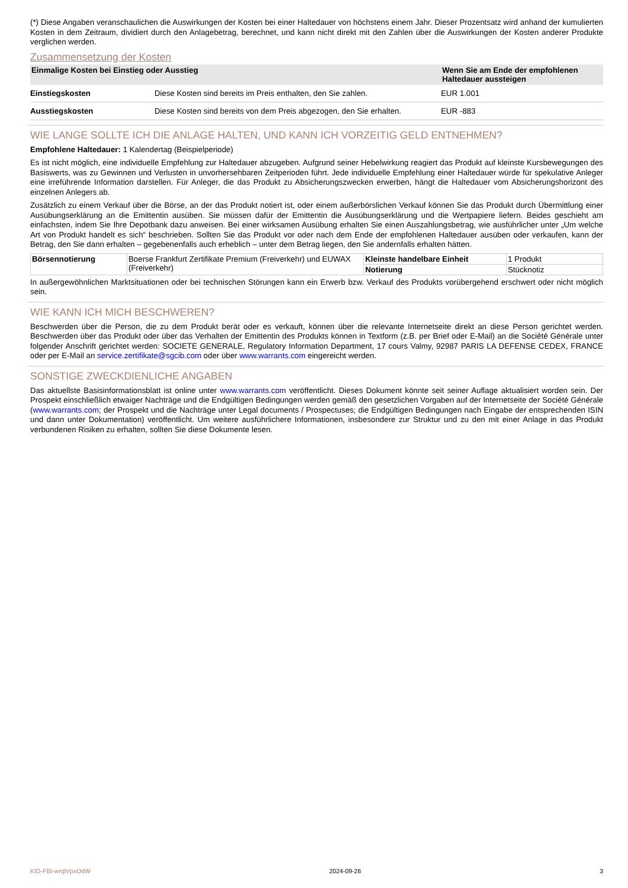(*) Diese Angaben veranschaulichen die Auswirkungen der Kosten bei einer Haltedauer von höchstens einem Jahr. Dieser Prozentsatz wird anhand der kumulierten Kosten in dem Zeitraum, dividiert durch den Anlagebetrag, berechnet, und kann nicht direkt mit den Zahlen über die Auswirkungen der Kosten anderer Produkte verglichen werden.
Zusammensetzung der Kosten
| Einmalige Kosten bei Einstieg oder Ausstieg | | Wenn Sie am Ende der empfohlenen Haltedauer aussteigen |
| --- | --- | --- |
| Einstiegskosten | Diese Kosten sind bereits im Preis enthalten, den Sie zahlen. | EUR 1.001 |
| Ausstiegskosten | Diese Kosten sind bereits von dem Preis abgezogen, den Sie erhalten. | EUR -883 |
WIE LANGE SOLLTE ICH DIE ANLAGE HALTEN, UND KANN ICH VORZEITIG GELD ENTNEHMEN?
Empfohlene Haltedauer: 1 Kalendertag (Beispielperiode)
Es ist nicht möglich, eine individuelle Empfehlung zur Haltedauer abzugeben. Aufgrund seiner Hebelwirkung reagiert das Produkt auf kleinste Kursbewegungen des Basiswerts, was zu Gewinnen und Verlusten in unvorhersehbaren Zeitperioden führt. Jede individuelle Empfehlung einer Haltedauer würde für spekulative Anleger eine irreführende Information darstellen. Für Anleger, die das Produkt zu Absicherungszwecken erwerben, hängt die Haltedauer vom Absicherungshorizont des einzelnen Anlegers ab.
Zusätzlich zu einem Verkauf über die Börse, an der das Produkt notiert ist, oder einem außerbörslichen Verkauf können Sie das Produkt durch Übermittlung einer Ausübungserklärung an die Emittentin ausüben. Sie müssen dafür der Emittentin die Ausübungserklärung und die Wertpapiere liefern. Beides geschieht am einfachsten, indem Sie Ihre Depotbank dazu anweisen. Bei einer wirksamen Ausübung erhalten Sie einen Auszahlungsbetrag, wie ausführlicher unter „Um welche Art von Produkt handelt es sich“ beschrieben. Sollten Sie das Produkt vor oder nach dem Ende der empfohlenen Haltedauer ausüben oder verkaufen, kann der Betrag, den Sie dann erhalten – gegebenenfalls auch erheblich – unter dem Betrag liegen, den Sie andernfalls erhalten hätten.
| Börsennotierung | Boerse Frankfurt Zertifikate Premium (Freiverkehr) und EUWAX (Freiverkehr) | Kleinste handelbare Einheit | 1 Produkt |
| | | Notierung | Stücknotiz |
In außergewöhnlichen Marktsituationen oder bei technischen Störungen kann ein Erwerb bzw. Verkauf des Produkts vorübergehend erschwert oder nicht möglich sein.
WIE KANN ICH MICH BESCHWEREN?
Beschwerden über die Person, die zu dem Produkt berät oder es verkauft, können über die relevante Internetseite direkt an diese Person gerichtet werden. Beschwerden über das Produkt oder über das Verhalten der Emittentin des Produkts können in Textform (z.B. per Brief oder E-Mail) an die Société Générale unter folgender Anschrift gerichtet werden: SOCIETE GENERALE, Regulatory Information Department, 17 cours Valmy, 92987 PARIS LA DEFENSE CEDEX, FRANCE oder per E-Mail an service.zertifikate@sgcib.com oder über www.warrants.com eingereicht werden.
SONSTIGE ZWECKDIENLICHE ANGABEN
Das aktuellste Basisinformationsblatt ist online unter www.warrants.com veröffentlicht. Dieses Dokument könnte seit seiner Auflage aktualisiert worden sein. Der Prospekt einschließlich etwaiger Nachträge und die Endgültigen Bedingungen werden gemäß den gesetzlichen Vorgaben auf der Internetseite der Société Générale (www.warrants.com; der Prospekt und die Nachträge unter Legal documents / Prospectuses; die Endgültigen Bedingungen nach Eingabe der entsprechenden ISIN und dann unter Dokumentation) veröffentlicht. Um weitere ausführlichere Informationen, insbesondere zur Struktur und zu den mit einer Anlage in das Produkt verbundenen Risiken zu erhalten, sollten Sie diese Dokumente lesen.
KID-FBI-wrqlVpxOdW 2024-09-26 3